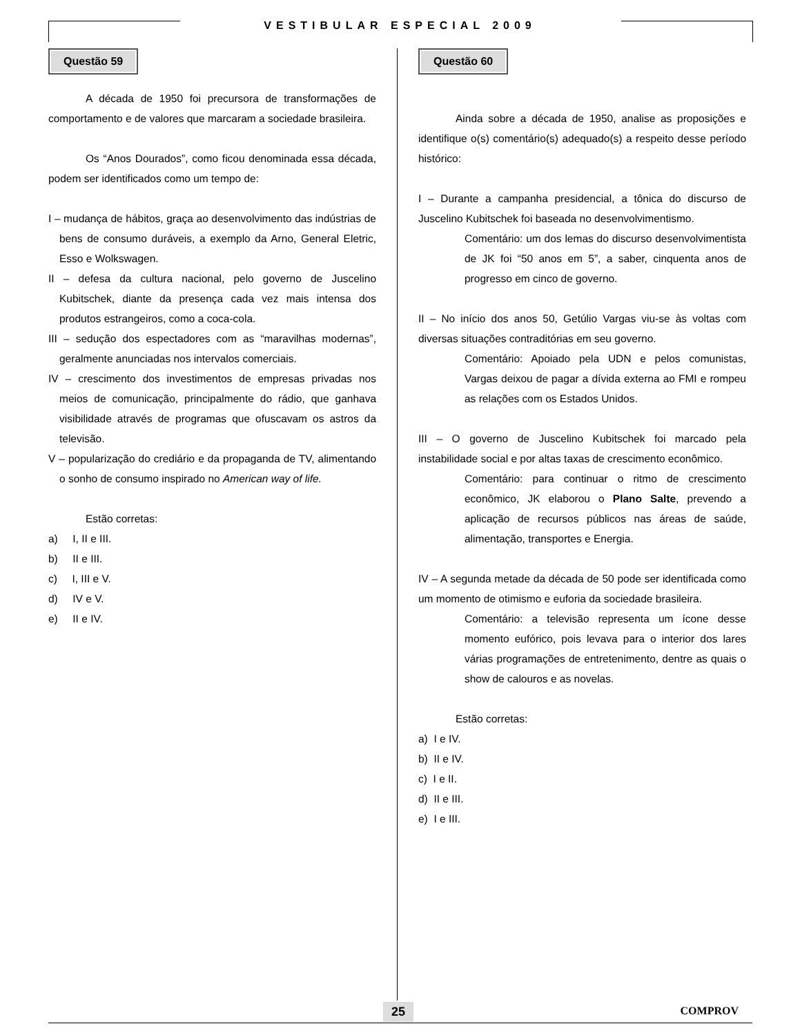VESTIBULAR ESPECIAL 2009
Questão 59
A década de 1950 foi precursora de transformações de comportamento e de valores que marcaram a sociedade brasileira.
Os “Anos Dourados”, como ficou denominada essa década, podem ser identificados como um tempo de:
I – mudança de hábitos, graça ao desenvolvimento das indústrias de bens de consumo duráveis, a exemplo da Arno, General Eletric, Esso e Wolkswagen.
II – defesa da cultura nacional, pelo governo de Juscelino Kubitschek, diante da presença cada vez mais intensa dos produtos estrangeiros, como a coca-cola.
III – sedução dos espectadores com as “maravilhas modernas”, geralmente anunciadas nos intervalos comerciais.
IV – crescimento dos investimentos de empresas privadas nos meios de comunicação, principalmente do rádio, que ganhava visibilidade através de programas que ofuscavam os astros da televisão.
V – popularização do crediário e da propaganda de TV, alimentando o sonho de consumo inspirado no American way of life.
Estão corretas:
a) I, II e III.
b) II e III.
c) I, III e V.
d) IV e V.
e) II e IV.
Questão 60
Ainda sobre a década de 1950, analise as proposições e identifique o(s) comentário(s) adequado(s) a respeito desse período histórico:
I – Durante a campanha presidencial, a tônica do discurso de Juscelino Kubitschek foi baseada no desenvolvimentismo.
Comentário: um dos lemas do discurso desenvolvimentista de JK foi “50 anos em 5”, a saber, cinquenta anos de progresso em cinco de governo.
II – No início dos anos 50, Getúlio Vargas viu-se às voltas com diversas situações contraditórias em seu governo.
Comentário: Apoiado pela UDN e pelos comunistas, Vargas deixou de pagar a dívida externa ao FMI e rompeu as relações com os Estados Unidos.
III – O governo de Juscelino Kubitschek foi marcado pela instabilidade social e por altas taxas de crescimento econômico.
Comentário: para continuar o ritmo de crescimento econômico, JK elaborou o Plano Salte, prevendo a aplicação de recursos públicos nas áreas de saúde, alimentação, transportes e Energia.
IV – A segunda metade da década de 50 pode ser identificada como um momento de otimismo e euforia da sociedade brasileira.
Comentário: a televisão representa um ícone desse momento eufórico, pois levava para o interior dos lares várias programações de entretenimento, dentre as quais o show de calouros e as novelas.
Estão corretas:
a) I e IV.
b) II e IV.
c) I e II.
d) II e III.
e) I e III.
25 COMPROV